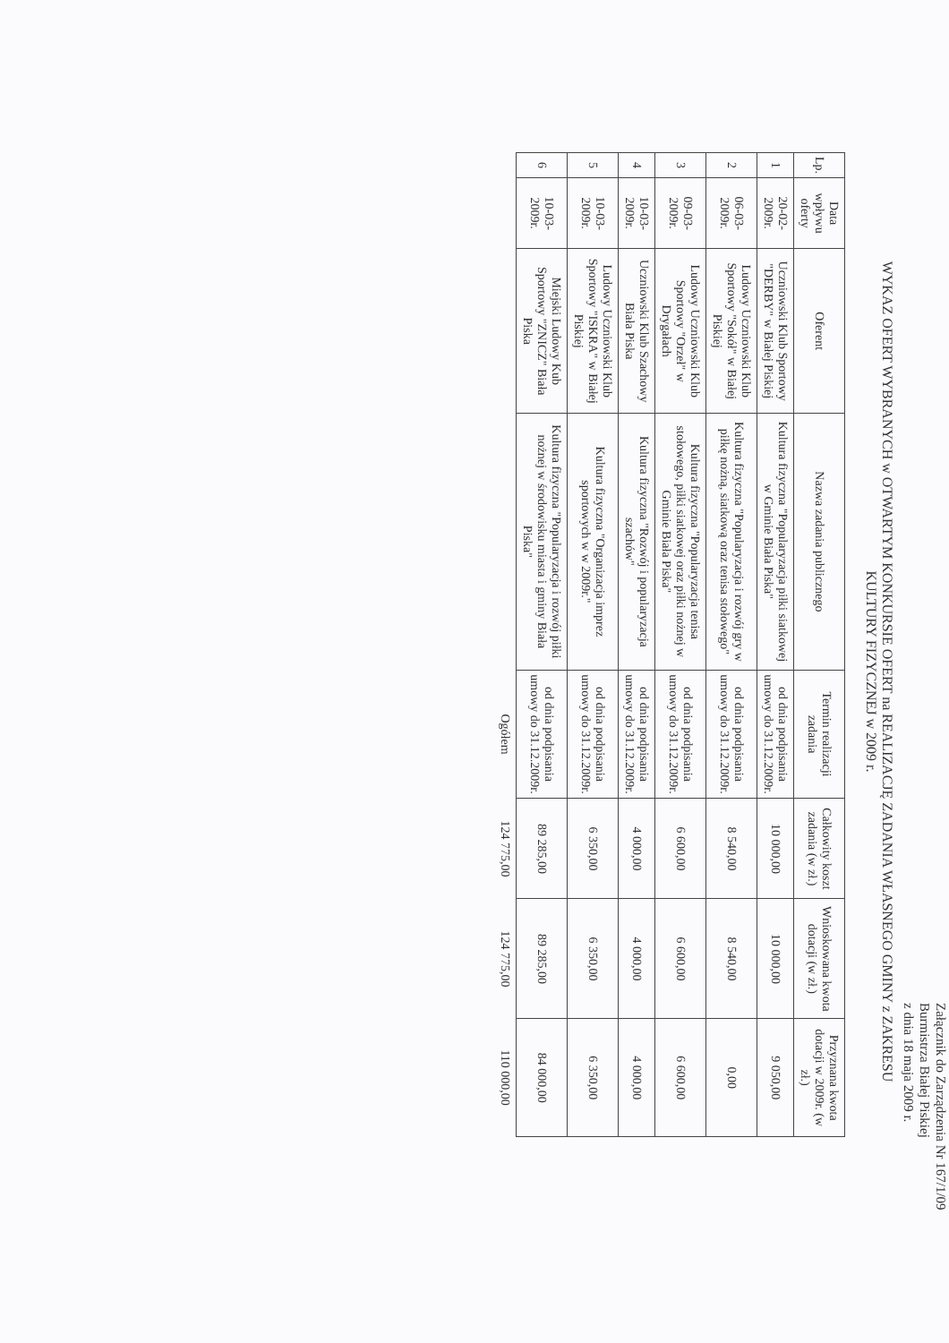Załącznik do Zarządzenia Nr 167/1/09
Burmistrza Białej Piskiej
z dnia 18 maja 2009 r.
WYKAZ OFERT WYBRANYCH w OTWARTYM KONKURSIE OFERT na REALIZACJĘ ZADANIA WŁASNEGO GMINY z ZAKRESU
KULTURY FIZYCZNEJ w 2009 r.
| Lp. | Data wpływu oferty | Oferent | Nazwa zadania publicznego | Termin realizacji zadania | Całkowity koszt zadania (w zł.) | Wnioskowana kwota dotacji (w zł.) | Przyznana kwota dotacji w 2009r. (w zł.) |
| --- | --- | --- | --- | --- | --- | --- | --- |
| 1 | 20-02-2009r. | Uczniowski Klub Sportowy "DERBY" w Białej Piskiej | Kultura fizyczna "Popularyzacja piłki siatkowej w Gminie Biała Piska" | od dnia podpisania umowy do 31.12.2009r. | 10 000,00 | 10 000,00 | 9 050,00 |
| 2 | 06-03-2009r. | Ludowy Uczniowski Klub Sportowy "Sokół" w Białej Piskiej | Kultura fizyczna "Popularyzacja i rozwój gry w piłkę nożną, siatkową oraz tenisa stołowego" | od dnia podpisania umowy do 31.12.2009r. | 8 540,00 | 8 540,00 | 0,00 |
| 3 | 09-03-2009r. | Ludowy Uczniowski Klub Sportowy "Orzeł" w Drygałach | Kultura fizyczna "Popularyzacja tenisa stołowego, piłki siatkowej oraz piłki nożnej w Gminie Biała Piska" | od dnia podpisania umowy do 31.12.2009r. | 6 600,00 | 6 600,00 | 6 600,00 |
| 4 | 10-03-2009r. | Uczniowski Klub Szachowy Biała Piska | Kultura fizyczna "Rozwój i popularyzacja szachów" | od dnia podpisania umowy do 31.12.2009r. | 4 000,00 | 4 000,00 | 4 000,00 |
| 5 | 10-03-2009r. | Ludowy Uczniowski Klub Sportowy "ISKRA" w Białej Piskiej | Kultura fizyczna "Organizacja imprez sportowych w w 2009r." | od dnia podpisania umowy do 31.12.2009r. | 6 350,00 | 6 350,00 | 6 350,00 |
| 6 | 10-03-2009r. | Miejski Ludowy Kub Sportowy "ZNICZ" Biała Piska | Kultura fizyczna "Popularyzacja i rozwój piłki nożnej w środowisku miasta i gminy Biała Piska" | od dnia podpisania umowy do 31.12.2009r. | 89 285,00 | 89 285,00 | 84 000,00 |
| | | | | Ogółem | 124 775,00 | 124 775,00 | 110 000,00 |